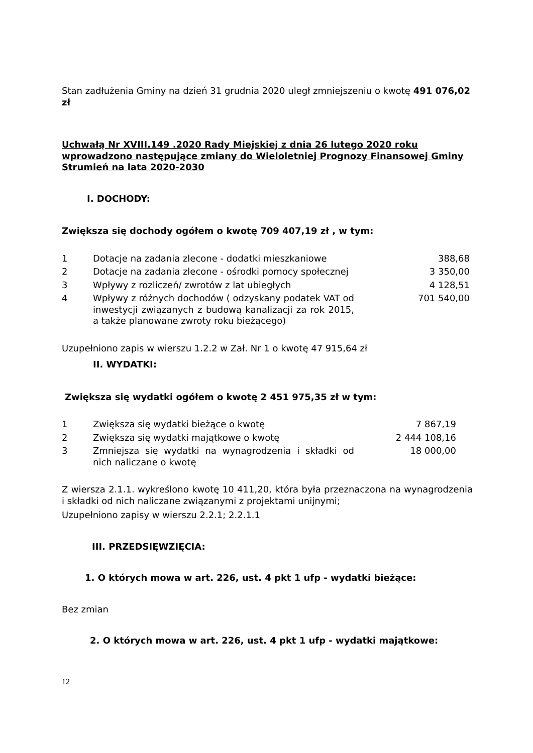Stan zadłużenia Gminy na dzień 31 grudnia 2020 uległ zmniejszeniu o kwotę 491 076,02 zł
Uchwałą Nr XVIII.149 .2020 Rady Miejskiej z dnia 26 lutego 2020 roku wprowadzono następujące zmiany do Wieloletniej Prognozy Finansowej Gminy Strumień na lata 2020-2030
I. DOCHODY:
Zwiększa się dochody ogółem o kwotę 709 407,19 zł , w tym:
| 1 | Dotacje na zadania zlecone - dodatki mieszkaniowe | 388,68 |
| 2 | Dotacje na zadania zlecone - ośrodki pomocy społecznej | 3 350,00 |
| 3 | Wpływy z rozliczeń/ zwrotów z lat ubiegłych | 4 128,51 |
| 4 | Wpływy z różnych dochodów ( odzyskany podatek VAT od inwestycji związanych z budową kanalizacji za rok 2015, a także planowane zwroty roku bieżącego) | 701 540,00 |
Uzupełniono zapis w wierszu 1.2.2 w Zał. Nr 1 o kwotę 47 915,64 zł
II. WYDATKI:
Zwiększa się wydatki ogółem o kwotę 2 451 975,35 zł w tym:
| 1 | Zwiększa się wydatki bieżące o kwotę | 7 867,19 |
| 2 | Zwiększa się wydatki majątkowe o kwotę | 2 444 108,16 |
| 3 | Zmniejsza się wydatki na wynagrodzenia i składki od nich naliczane o kwotę | 18 000,00 |
Z wiersza 2.1.1. wykreślono kwotę 10 411,20, która była przeznaczona na wynagrodzenia i składki od nich naliczane związanymi z projektami unijnymi;
Uzupełniono zapisy w wierszu 2.2.1; 2.2.1.1
III. PRZEDSIĘWZIĘCIA:
1. O których mowa w art. 226, ust. 4 pkt 1 ufp - wydatki bieżące:
Bez zmian
2. O których mowa w art. 226, ust. 4 pkt 1 ufp - wydatki majątkowe:
12